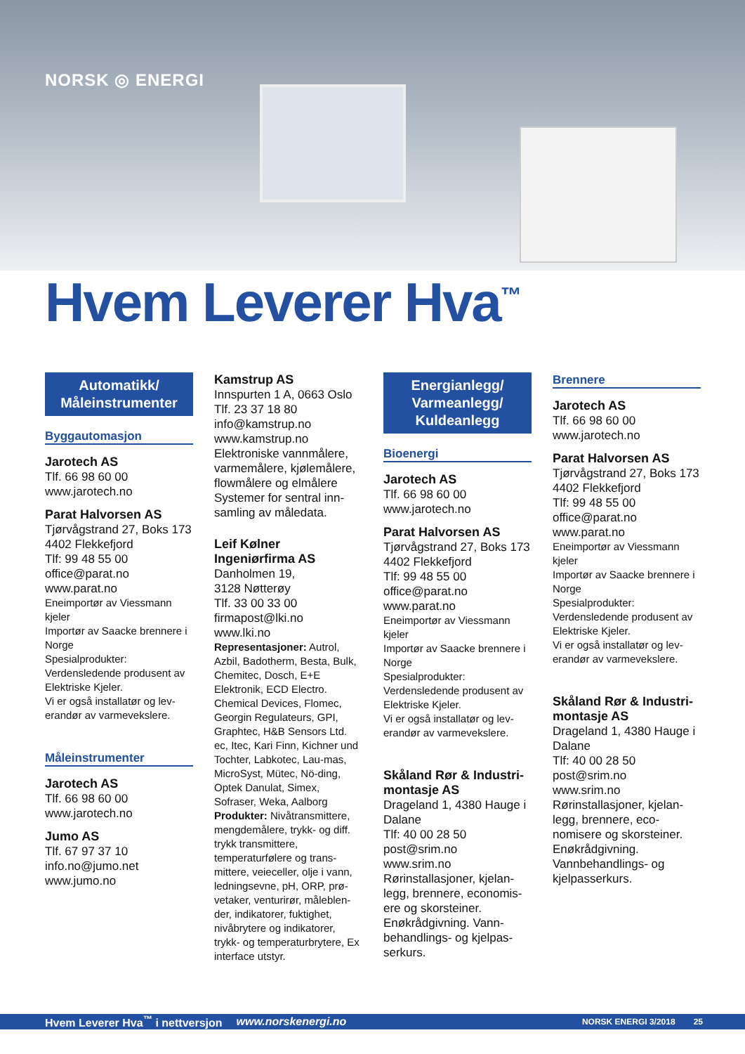NORSK ◎ ENERGI
Hvem Leverer Hva<sup>™</sup>
Automatikk/
Måleinstrumenter
Byggautomasjon
Jarotech AS
Tlf. 66 98 60 00
www.jarotech.no
Parat Halvorsen AS
Tjørvågstrand 27, Boks 173
4402 Flekkefjord
Tlf: 99 48 55 00
office@parat.no
www.parat.no
Eneimportør av Viessmann kjeler
Importør av Saacke brennere i Norge
Spesialprodukter:
Verdensledende produsent av Elektriske Kjeler.
Vi er også installatør og lev-erandør av varmevekslere.
Måleinstrumenter
Jarotech AS
Tlf. 66 98 60 00
www.jarotech.no
Jumo AS
Tlf. 67 97 37 10
info.no@jumo.net
www.jumo.no
Kamstrup AS
Innspurten 1 A, 0663 Oslo
Tlf. 23 37 18 80
info@kamstrup.no
www.kamstrup.no
Elektroniske vannmålere, varmemålere, kjølemålere, flowmålere og elmålere Systemer for sentral inn-samling av måledata.
Leif Kølner Ingeniørfirma AS
Danholmen 19,
3128 Nøtterøy
Tlf. 33 00 33 00
firmapost@lki.no
www.lki.no
Representasjoner: Autrol, Azbil, Badotherm, Besta, Bulk, Chemitec, Dosch, E+E Elektronik, ECD Electro. Chemical Devices, Flomec, Georgin Regulateurs, GPI, Graphtec, H&B Sensors Ltd. ec, Itec, Kari Finn, Kichner und Tochter, Labkotec, Lau-mas, MicroSyst, Mütec, Nö-ding, Optek Danulat, Simex, Sofraser, Weka, Aalborg
Produkter: Nivåtransmittere, mengdemålere, trykk- og diff. trykk transmittere, temperaturfølere og trans-mittere, veieceller, olje i vann, ledningsevne, pH, ORP, prø-vetaker, venturirør, måleblen-der, indikatorer, fuktighet, nivåbrytere og indikatorer, trykk- og temperaturbrytere, Ex interface utstyr.
Energianlegg/
Varmeanlegg/
Kuldeanlegg
Bioenergi
Jarotech AS
Tlf. 66 98 60 00
www.jarotech.no
Parat Halvorsen AS
Tjørvågstrand 27, Boks 173
4402 Flekkefjord
Tlf: 99 48 55 00
office@parat.no
www.parat.no
Eneimportør av Viessmann kjeler
Importør av Saacke brennere i Norge
Spesialprodukter:
Verdensledende produsent av Elektriske Kjeler.
Vi er også installatør og lev-erandør av varmevekslere.
Skåland Rør & Industri-montasje AS
Drageland 1, 4380 Hauge i Dalane
Tlf: 40 00 28 50
post@srim.no
www.srim.no
Rørinstallasjoner, kjelan-legg, brennere, economis-ere og skorsteiner. Enøkrådgivning. Vann-behandlings- og kjelpas-serkurs.
Brennere
Jarotech AS
Tlf. 66 98 60 00
www.jarotech.no
Parat Halvorsen AS
Tjørvågstrand 27, Boks 173
4402 Flekkefjord
Tlf: 99 48 55 00
office@parat.no
www.parat.no
Eneimportør av Viessmann kjeler
Importør av Saacke brennere i Norge
Spesialprodukter:
Verdensledende produsent av Elektriske Kjeler.
Vi er også installatør og lev-erandør av varmevekslere.
Skåland Rør & Industri-montasje AS
Drageland 1, 4380 Hauge i Dalane
Tlf: 40 00 28 50
post@srim.no
www.srim.no
Rørinstallasjoner, kjelan-legg, brennere, eco-nomisere og skorsteiner. Enøkrådgivning. Vannbehandlings- og kjelpasserkurs.
Hvem Leverer Hva<sup>™</sup> i nettversjon www.norskenergi.no NORSK ENERGI 3/2018 25